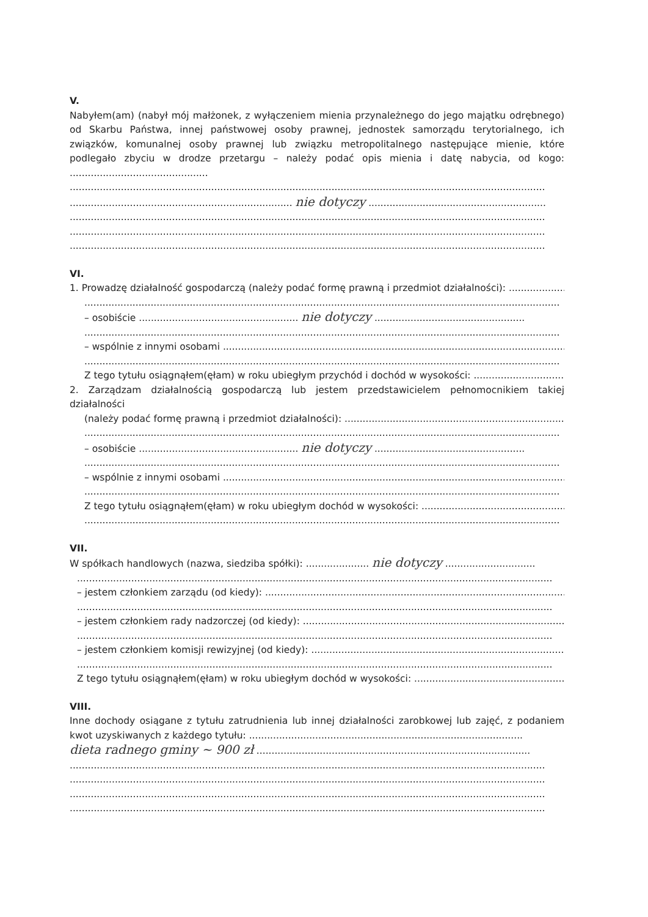V.
Nabyłem(am) (nabył mój małżonek, z wyłączeniem mienia przynależnego do jego majątku odrębnego) od Skarbu Państwa, innej państwowej osoby prawnej, jednostek samorządu terytorialnego, ich związków, komunalnej osoby prawnej lub związku metropolitalnego następujące mienie, które podlegało zbyciu w drodze przetargu – należy podać opis mienia i datę nabycia, od kogo: ..............................................
..............................................................................................................................................................
.......................................................................... nie dotyczy ...........................................................
..............................................................................................................................................................
..............................................................................................................................................................
..............................................................................................................................................................
VI.
1. Prowadzę działalność gospodarczą (należy podać formę prawną i przedmiot działalności): .....................
..............................................................................................................................................................
– osobiście ..................................................... nie dotyczy ..................................................
..............................................................................................................................................................
– wspólnie z innymi osobami .....................................................................................................................
..............................................................................................................................................................
Z tego tytułu osiągnąłem(ęłam) w roku ubiegłym przychód i dochód w wysokości: ..................................
2. Zarządzam działalnością gospodarczą lub jestem przedstawicielem pełnomocnikiem takiej działalności
(należy podać formę prawną i przedmiot działalności): ...........................................................................
..............................................................................................................................................................
– osobiście ..................................................... nie dotyczy ..................................................
..............................................................................................................................................................
– wspólnie z innymi osobami .....................................................................................................................
..............................................................................................................................................................
Z tego tytułu osiągnąłem(ęłam) w roku ubiegłym dochód w wysokości: ..................................................
..............................................................................................................................................................
VII.
W spółkach handlowych (nazwa, siedziba spółki): ..................... nie dotyczy ..............................
..............................................................................................................................................................
– jestem członkiem zarządu (od kiedy): ......................................................................................................
..............................................................................................................................................................
– jestem członkiem rady nadzorczej (od kiedy): ..........................................................................................
..............................................................................................................................................................
– jestem członkiem komisji rewizyjnej (od kiedy): ......................................................................................
..............................................................................................................................................................
Z tego tytułu osiągnąłem(ęłam) w roku ubiegłym dochód w wysokości: ..................................................
VIII.
Inne dochody osiągane z tytułu zatrudnienia lub innej działalności zarobkowej lub zajęć, z podaniem kwot uzyskiwanych z każdego tytułu: ...........................................................................................
dieta radnego gminy ~ 900 zł ...........................................................................................
..............................................................................................................................................................
..............................................................................................................................................................
..............................................................................................................................................................
..............................................................................................................................................................